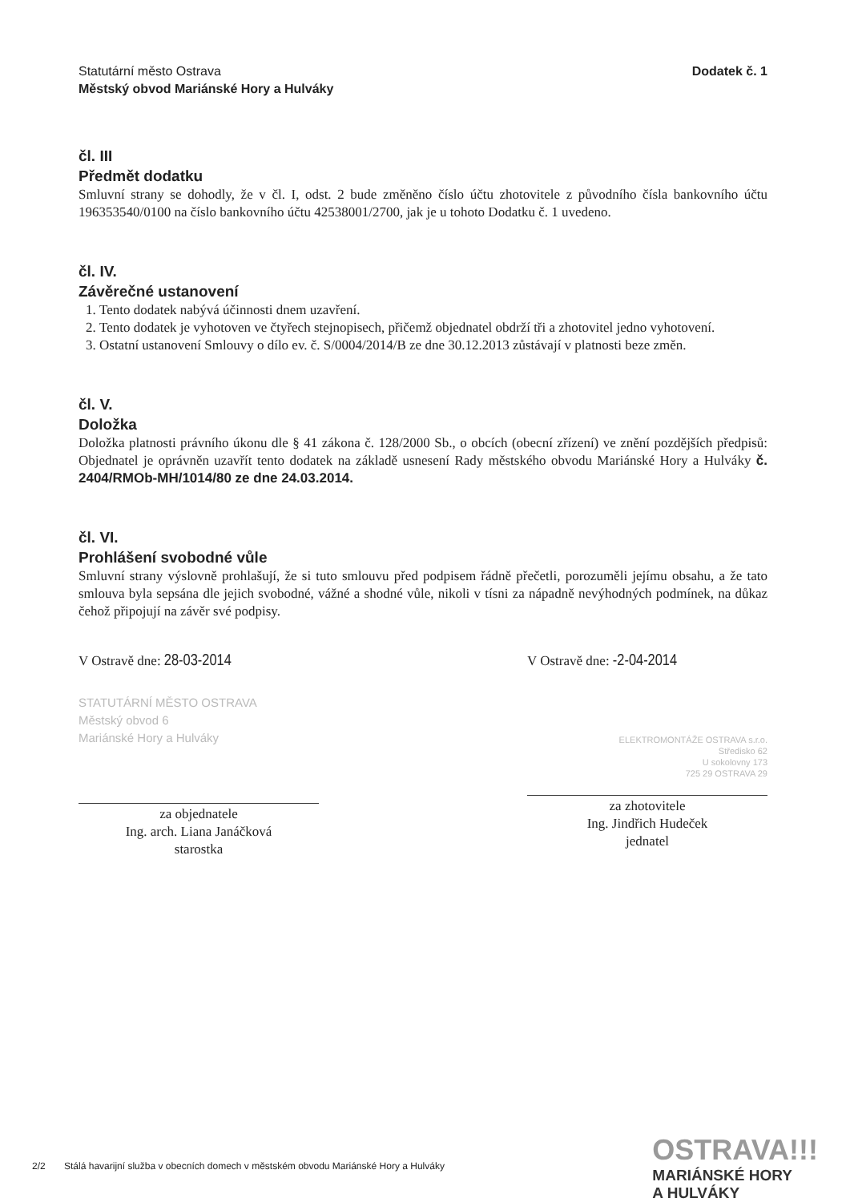Statutární město Ostrava
Městský obvod Mariánské Hory a Hulváky
Dodatek č. 1
čl. III
Předmět dodatku
Smluvní strany se dohodly, že v čl. I, odst. 2 bude změněno číslo účtu zhotovitele z původního čísla bankovního účtu 196353540/0100 na číslo bankovního účtu 42538001/2700, jak je u tohoto Dodatku č. 1 uvedeno.
čl. IV.
Závěrečné ustanovení
1. Tento dodatek nabývá účinnosti dnem uzavření.
2. Tento dodatek je vyhotoven ve čtyřech stejnopisech, přičemž objednatel obdrží tři a zhotovitel jedno vyhotovení.
3. Ostatní ustanovení Smlouvy o dílo ev. č. S/0004/2014/B ze dne 30.12.2013 zůstávají v platnosti beze změn.
čl. V.
Doložka
Doložka platnosti právního úkonu dle § 41 zákona č. 128/2000 Sb., o obcích (obecní zřízení) ve znění pozdějších předpisů: Objednatel je oprávněn uzavřít tento dodatek na základě usnesení Rady městského obvodu Mariánské Hory a Hulváky č. 2404/RMOb-MH/1014/80 ze dne 24.03.2014.
čl. VI.
Prohlášení svobodné vůle
Smluvní strany výslovně prohlašují, že si tuto smlouvu před podpisem řádně přečetli, porozuměli jejímu obsahu, a že tato smlouva byla sepsána dle jejich svobodné, vážné a shodné vůle, nikoli v tísni za nápadně nevýhodných podmínek, na důkaz čehož připojují na závěr své podpisy.
V Ostravě dne: 28-03-2014
STATUTÁRNÍ MĚSTO OSTRAVA
Městský obvod 6
Mariánské Hory a Hulváky
za objednatele
Ing. arch. Liana Janáčková
starostka
V Ostravě dne: -2-04-2014
ELEKTROMONTÁŽE OSTRAVA s.r.o.
Středisko 62
U sokolovny 173
725 29 OSTRAVA 29
za zhotovitele
Ing. Jindřich Hudeček
jednatel
2/2 Stálá havarijní služba v obecních domech v městském obvodu Mariánské Hory a Hulváky
OSTRAVA!!!
MARIÁNSKÉ HORY
A HULVÁKY